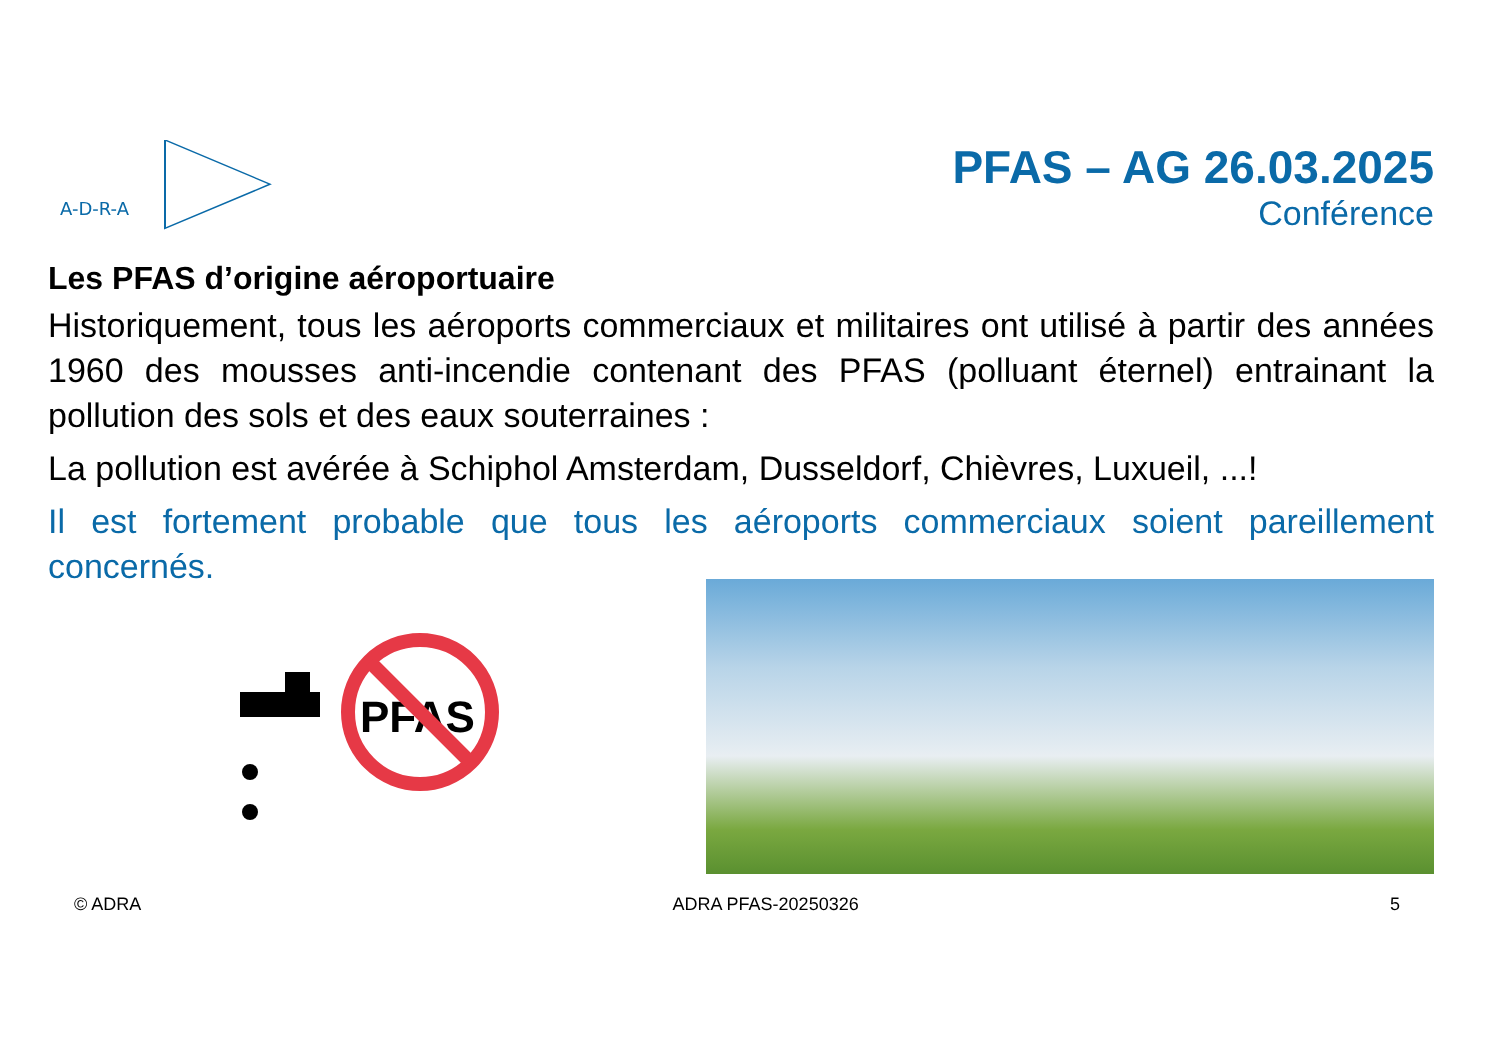A-D-R-A
PFAS – AG 26.03.2025
Conférence
Les PFAS d’origine aéroportuaire
Historiquement, tous les aéroports commerciaux et militaires ont utilisé à partir des années 1960 des mousses anti-incendie contenant des PFAS (polluant éternel) entrainant la pollution des sols et des eaux souterraines :
La pollution est avérée à Schiphol Amsterdam, Dusseldorf, Chièvres, Luxueil, ...!
Il est fortement probable que tous les aéroports commerciaux soient pareillement concernés.
PFAS
© ADRA ADRA PFAS-20250326 5